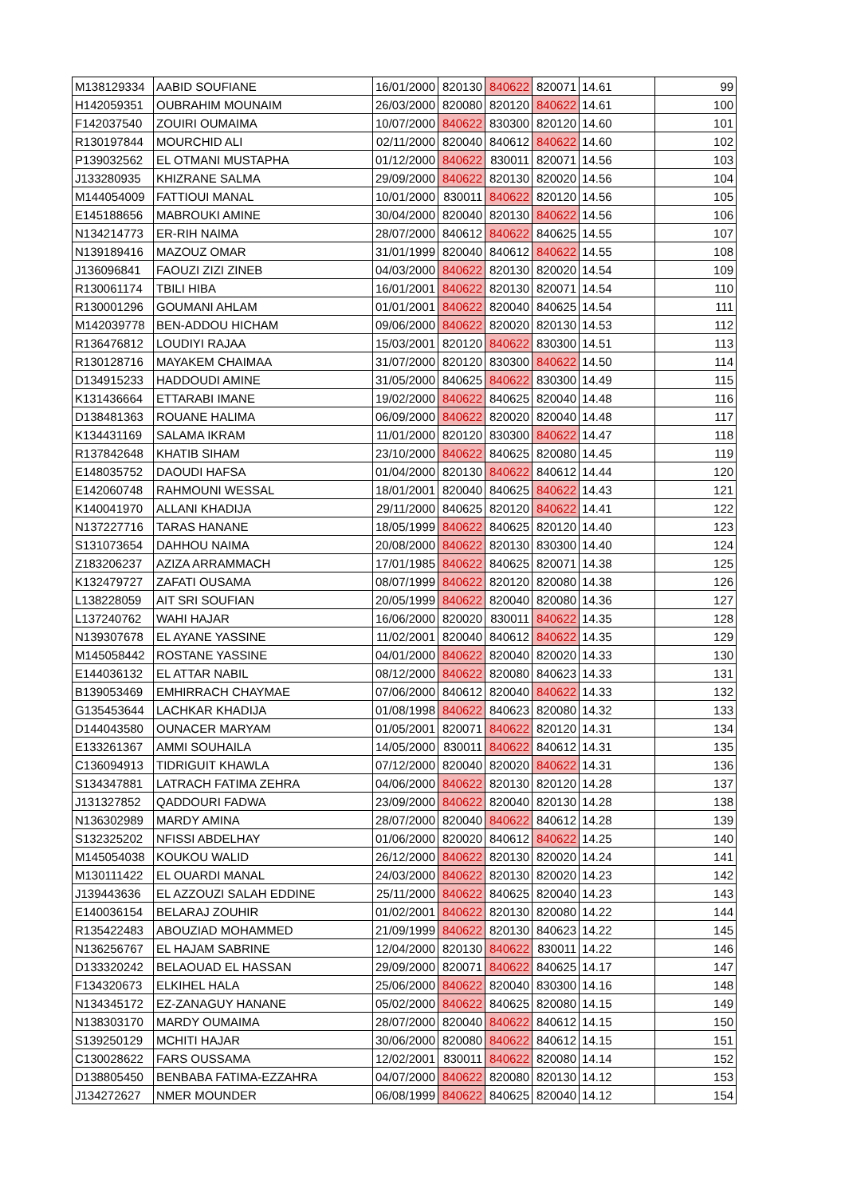| M138129334 | AABID SOUFIANE | 16/01/2000 | 820130 | 840622 | 820071 | 14.61 | 99 |
| H142059351 | OUBRAHIM MOUNAIM | 26/03/2000 | 820080 | 820120 | 840622 | 14.61 | 100 |
| F142037540 | ZOUIRI OUMAIMA | 10/07/2000 | 840622 | 830300 | 820120 | 14.60 | 101 |
| R130197844 | MOURCHID ALI | 02/11/2000 | 820040 | 840612 | 840622 | 14.60 | 102 |
| P139032562 | EL OTMANI MUSTAPHA | 01/12/2000 | 840622 | 830011 | 820071 | 14.56 | 103 |
| J133280935 | KHIZRANE SALMA | 29/09/2000 | 840622 | 820130 | 820020 | 14.56 | 104 |
| M144054009 | FATTIOUI MANAL | 10/01/2000 | 830011 | 840622 | 820120 | 14.56 | 105 |
| E145188656 | MABROUKI AMINE | 30/04/2000 | 820040 | 820130 | 840622 | 14.56 | 106 |
| N134214773 | ER-RIH NAIMA | 28/07/2000 | 840612 | 840622 | 840625 | 14.55 | 107 |
| N139189416 | MAZOUZ OMAR | 31/01/1999 | 820040 | 840612 | 840622 | 14.55 | 108 |
| J136096841 | FAOUZI ZIZI ZINEB | 04/03/2000 | 840622 | 820130 | 820020 | 14.54 | 109 |
| R130061174 | TBILI HIBA | 16/01/2001 | 840622 | 820130 | 820071 | 14.54 | 110 |
| R130001296 | GOUMANI AHLAM | 01/01/2001 | 840622 | 820040 | 840625 | 14.54 | 111 |
| M142039778 | BEN-ADDOU HICHAM | 09/06/2000 | 840622 | 820020 | 820130 | 14.53 | 112 |
| R136476812 | LOUDIYI RAJAA | 15/03/2001 | 820120 | 840622 | 830300 | 14.51 | 113 |
| R130128716 | MAYAKEM CHAIMAA | 31/07/2000 | 820120 | 830300 | 840622 | 14.50 | 114 |
| D134915233 | HADDOUDI AMINE | 31/05/2000 | 840625 | 840622 | 830300 | 14.49 | 115 |
| K131436664 | ETTARABI IMANE | 19/02/2000 | 840622 | 840625 | 820040 | 14.48 | 116 |
| D138481363 | ROUANE HALIMA | 06/09/2000 | 840622 | 820020 | 820040 | 14.48 | 117 |
| K134431169 | SALAMA IKRAM | 11/01/2000 | 820120 | 830300 | 840622 | 14.47 | 118 |
| R137842648 | KHATIB SIHAM | 23/10/2000 | 840622 | 840625 | 820080 | 14.45 | 119 |
| E148035752 | DAOUDI HAFSA | 01/04/2000 | 820130 | 840622 | 840612 | 14.44 | 120 |
| E142060748 | RAHMOUNI WESSAL | 18/01/2001 | 820040 | 840625 | 840622 | 14.43 | 121 |
| K140041970 | ALLANI KHADIJA | 29/11/2000 | 840625 | 820120 | 840622 | 14.41 | 122 |
| N137227716 | TARAS HANANE | 18/05/1999 | 840622 | 840625 | 820120 | 14.40 | 123 |
| S131073654 | DAHHOU NAIMA | 20/08/2000 | 840622 | 820130 | 830300 | 14.40 | 124 |
| Z183206237 | AZIZA ARRAMMACH | 17/01/1985 | 840622 | 840625 | 820071 | 14.38 | 125 |
| K132479727 | ZAFATI OUSAMA | 08/07/1999 | 840622 | 820120 | 820080 | 14.38 | 126 |
| L138228059 | AIT SRI SOUFIAN | 20/05/1999 | 840622 | 820040 | 820080 | 14.36 | 127 |
| L137240762 | WAHI HAJAR | 16/06/2000 | 820020 | 830011 | 840622 | 14.35 | 128 |
| N139307678 | EL AYANE YASSINE | 11/02/2001 | 820040 | 840612 | 840622 | 14.35 | 129 |
| M145058442 | ROSTANE YASSINE | 04/01/2000 | 840622 | 820040 | 820020 | 14.33 | 130 |
| E144036132 | EL ATTAR NABIL | 08/12/2000 | 840622 | 820080 | 840623 | 14.33 | 131 |
| B139053469 | EMHIRRACH CHAYMAE | 07/06/2000 | 840612 | 820040 | 840622 | 14.33 | 132 |
| G135453644 | LACHKAR KHADIJA | 01/08/1998 | 840622 | 840623 | 820080 | 14.32 | 133 |
| D144043580 | OUNACER MARYAM | 01/05/2001 | 820071 | 840622 | 820120 | 14.31 | 134 |
| E133261367 | AMMI SOUHAILA | 14/05/2000 | 830011 | 840622 | 840612 | 14.31 | 135 |
| C136094913 | TIDRIGUIT KHAWLA | 07/12/2000 | 820040 | 820020 | 840622 | 14.31 | 136 |
| S134347881 | LATRACH FATIMA ZEHRA | 04/06/2000 | 840622 | 820130 | 820120 | 14.28 | 137 |
| J131327852 | QADDOURI FADWA | 23/09/2000 | 840622 | 820040 | 820130 | 14.28 | 138 |
| N136302989 | MARDY AMINA | 28/07/2000 | 820040 | 840622 | 840612 | 14.28 | 139 |
| S132325202 | NFISSI ABDELHAY | 01/06/2000 | 820020 | 840612 | 840622 | 14.25 | 140 |
| M145054038 | KOUKOU WALID | 26/12/2000 | 840622 | 820130 | 820020 | 14.24 | 141 |
| M130111422 | EL OUARDI MANAL | 24/03/2000 | 840622 | 820130 | 820020 | 14.23 | 142 |
| J139443636 | EL AZZOUZI SALAH EDDINE | 25/11/2000 | 840622 | 840625 | 820040 | 14.23 | 143 |
| E140036154 | BELARAJ ZOUHIR | 01/02/2001 | 840622 | 820130 | 820080 | 14.22 | 144 |
| R135422483 | ABOUZIAD MOHAMMED | 21/09/1999 | 840622 | 820130 | 840623 | 14.22 | 145 |
| N136256767 | EL HAJAM SABRINE | 12/04/2000 | 820130 | 840622 | 830011 | 14.22 | 146 |
| D133320242 | BELAOUAD EL HASSAN | 29/09/2000 | 820071 | 840622 | 840625 | 14.17 | 147 |
| F134320673 | ELKIHEL HALA | 25/06/2000 | 840622 | 820040 | 830300 | 14.16 | 148 |
| N134345172 | EZ-ZANAGUY HANANE | 05/02/2000 | 840622 | 840625 | 820080 | 14.15 | 149 |
| N138303170 | MARDY OUMAIMA | 28/07/2000 | 820040 | 840622 | 840612 | 14.15 | 150 |
| S139250129 | MCHITI HAJAR | 30/06/2000 | 820080 | 840622 | 840612 | 14.15 | 151 |
| C130028622 | FARS OUSSAMA | 12/02/2001 | 830011 | 840622 | 820080 | 14.14 | 152 |
| D138805450 | BENBABA FATIMA-EZZAHRA | 04/07/2000 | 840622 | 820080 | 820130 | 14.12 | 153 |
| J134272627 | NMER MOUNDER | 06/08/1999 | 840622 | 840625 | 820040 | 14.12 | 154 |